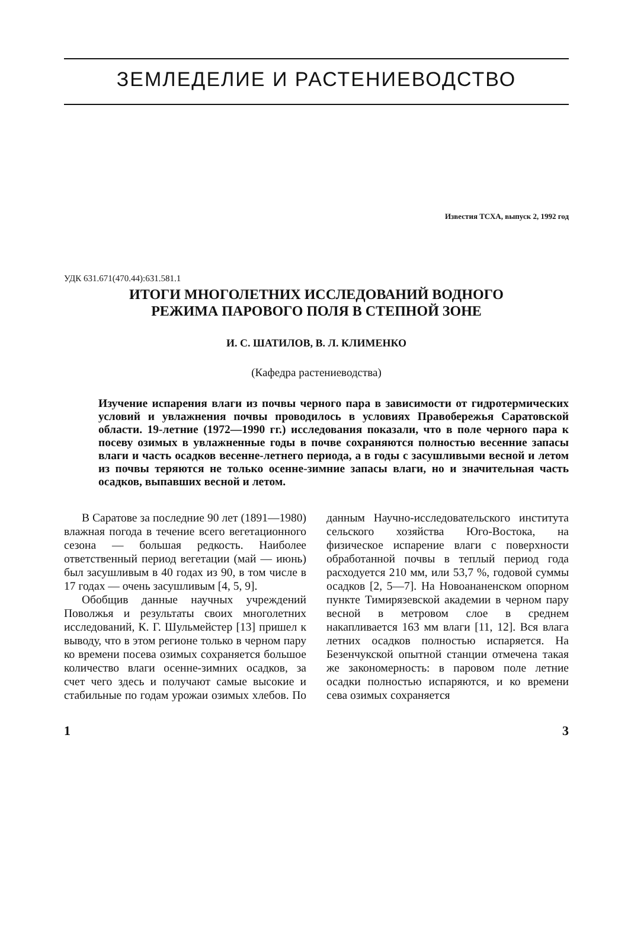ЗЕМЛЕДЕЛИЕ И РАСТЕНИЕВОДСТВО
Известия ТСХА, выпуск 2, 1992 год
УДК 631.671(470.44):631.581.1
ИТОГИ МНОГОЛЕТНИХ ИССЛЕДОВАНИЙ ВОДНОГО
РЕЖИМА ПАРОВОГО ПОЛЯ В СТЕПНОЙ ЗОНЕ
И. С. ШАТИЛОВ, В. Л. КЛИМЕНКО
(Кафедра растениеводства)
Изучение испарения влаги из почвы черного пара в зависимости от гидротермических условий и увлажнения почвы проводилось в условиях Правобережья Саратовской области. 19-летние (1972—1990 гг.) исследования показали, что в поле черного пара к посеву озимых в увлажненные годы в почве сохраняются полностью весенние запасы влаги и часть осадков весенне-летнего периода, а в годы с засушливыми весной и летом из почвы теряются не только осенне-зимние запасы влаги, но и значительная часть осадков, выпавших весной и летом.
В Саратове за последние 90 лет (1891—1980) влажная погода в течение всего вегетационного сезона — большая редкость. Наиболее ответственный период вегетации (май — июнь) был засушливым в 40 годах из 90, в том числе в 17 годах — очень засушливым [4, 5, 9].
Обобщив данные научных учреждений Поволжья и результаты своих многолетних исследований, К. Г. Шульмейстер [13] пришел к выводу, что в этом регионе только в черном пару ко времени посева озимых сохраняется большое количество влаги осенне-зимних осадков, за счет чего здесь и получают самые высокие и стабильные по годам урожаи озимых хлебов. По данным Научно-исследовательского института сельского хозяйства Юго-Востока, на физическое испарение влаги с поверхности обработанной почвы в теплый период года расходуется 210 мм, или 53,7 %, годовой суммы осадков [2, 5—7]. На Новоананенском опорном пункте Тимирязевской академии в черном пару весной в метровом слое в среднем накапливается 163 мм влаги [11, 12]. Вся влага летних осадков полностью испаряется. На Безенчукской опытной станции отмечена такая же закономерность: в паровом поле летние осадки полностью испаряются, и ко времени сева озимых сохраняется
1 3